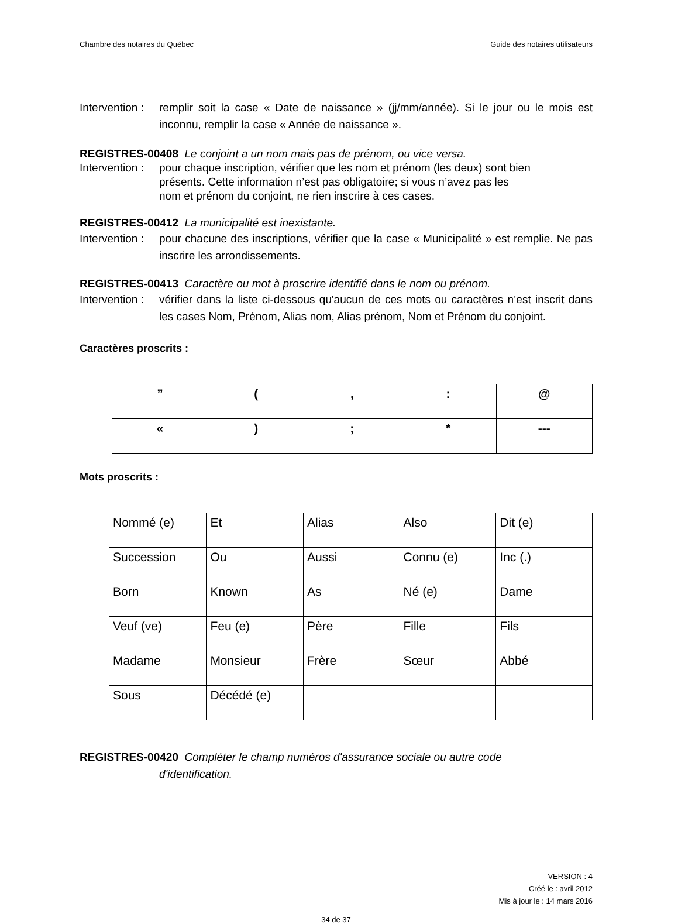Chambre des notaires du Québec Guide des notaires utilisateurs
Intervention : remplir soit la case « Date de naissance » (jj/mm/année). Si le jour ou le mois est inconnu, remplir la case « Année de naissance ».
REGISTRES-00408 Le conjoint a un nom mais pas de prénom, ou vice versa.
Intervention : pour chaque inscription, vérifier que les nom et prénom (les deux) sont bien
présents. Cette information n’est pas obligatoire; si vous n’avez pas les
nom et prénom du conjoint, ne rien inscrire à ces cases.
REGISTRES-00412 La municipalité est inexistante.
Intervention : pour chacune des inscriptions, vérifier que la case « Municipalité » est remplie. Ne pas inscrire les arrondissements.
REGISTRES-00413 Caractère ou mot à proscrire identifié dans le nom ou prénom.
Intervention : vérifier dans la liste ci-dessous qu'aucun de ces mots ou caractères n’est inscrit dans les cases Nom, Prénom, Alias nom, Alias prénom, Nom et Prénom du conjoint.
Caractères proscrits :
| ” | ( | , | : | @ |
| « | ) | ; | * | --- |
Mots proscrits :
| Nommé (e) | Et | Alias | Also | Dit (e) |
| Succession | Ou | Aussi | Connu (e) | Inc (.) |
| Born | Known | As | Né (e) | Dame |
| Veuf (ve) | Feu (e) | Père | Fille | Fils |
| Madame | Monsieur | Frère | Sœur | Abbé |
| Sous | Décédé (e) | | | |
REGISTRES-00420 Compléter le champ numéros d'assurance sociale ou autre code
d'identification.
VERSION : 4
Créé le : avril 2012
Mis à jour le : 14 mars 2016
34 de 37